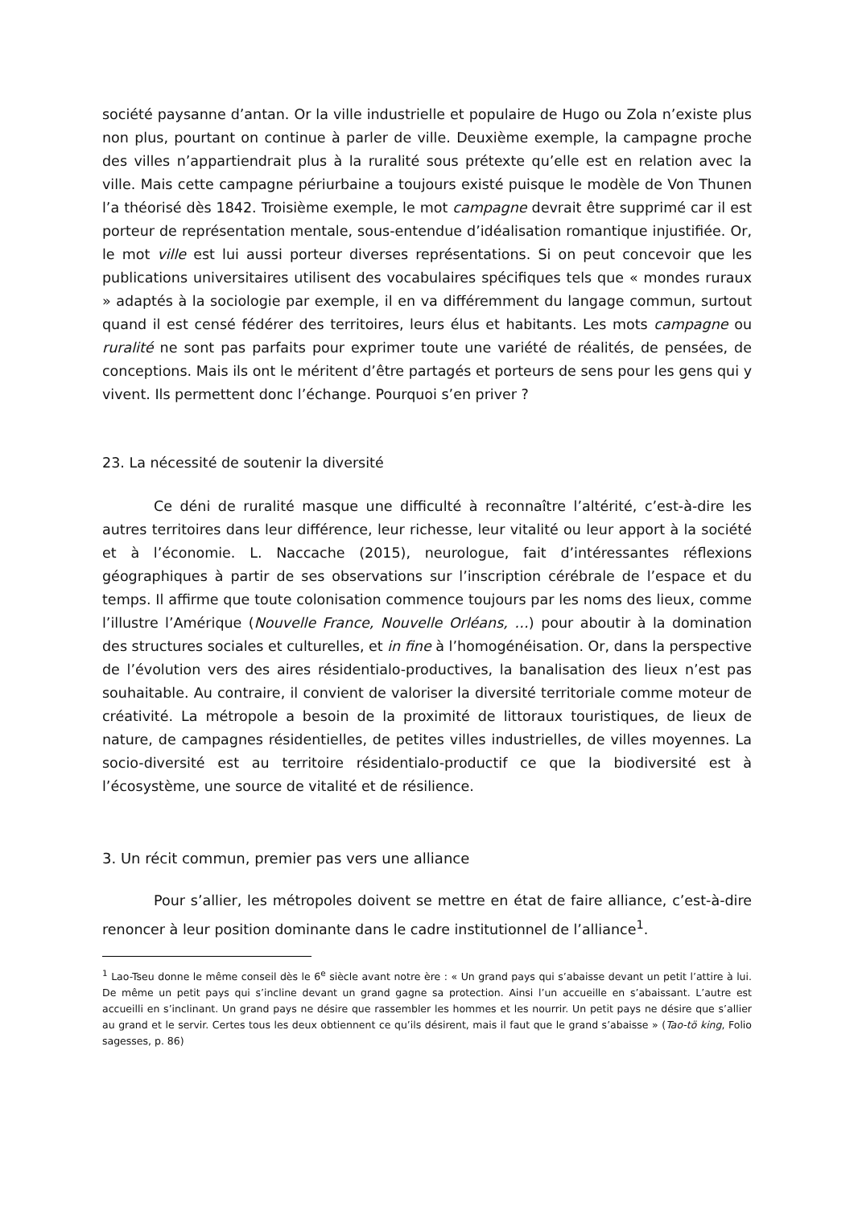société paysanne d’antan. Or la ville industrielle et populaire de Hugo ou Zola n’existe plus non plus, pourtant on continue à parler de ville. Deuxième exemple, la campagne proche des villes n’appartiendrait plus à la ruralité sous prétexte qu’elle est en relation avec la ville. Mais cette campagne périurbaine a toujours existé puisque le modèle de Von Thunen l’a théorisé dès 1842. Troisième exemple, le mot campagne devrait être supprimé car il est porteur de représentation mentale, sous-entendue d’idéalisation romantique injustifiée. Or, le mot ville est lui aussi porteur diverses représentations. Si on peut concevoir que les publications universitaires utilisent des vocabulaires spécifiques tels que « mondes ruraux » adaptés à la sociologie par exemple, il en va différemment du langage commun, surtout quand il est censé fédérer des territoires, leurs élus et habitants. Les mots campagne ou ruralité ne sont pas parfaits pour exprimer toute une variété de réalités, de pensées, de conceptions. Mais ils ont le méritent d’être partagés et porteurs de sens pour les gens qui y vivent. Ils permettent donc l’échange. Pourquoi s’en priver ?
23. La nécessité de soutenir la diversité
Ce déni de ruralité masque une difficulté à reconnaître l’altérité, c’est-à-dire les autres territoires dans leur différence, leur richesse, leur vitalité ou leur apport à la société et à l’économie. L. Naccache (2015), neurologue, fait d’intéressantes réflexions géographiques à partir de ses observations sur l’inscription cérébrale de l’espace et du temps. Il affirme que toute colonisation commence toujours par les noms des lieux, comme l’illustre l’Amérique (Nouvelle France, Nouvelle Orléans, …) pour aboutir à la domination des structures sociales et culturelles, et in fine à l’homogénéisation. Or, dans la perspective de l’évolution vers des aires résidentialo-productives, la banalisation des lieux n’est pas souhaitable. Au contraire, il convient de valoriser la diversité territoriale comme moteur de créativité. La métropole a besoin de la proximité de littoraux touristiques, de lieux de nature, de campagnes résidentielles, de petites villes industrielles, de villes moyennes. La socio-diversité est au territoire résidentialo-productif ce que la biodiversité est à l’écosystème, une source de vitalité et de résilience.
3. Un récit commun, premier pas vers une alliance
Pour s’allier, les métropoles doivent se mettre en état de faire alliance, c’est-à-dire renoncer à leur position dominante dans le cadre institutionnel de l’alliance<sup>1</sup>.
<sup>1</sup> Lao-Tseu donne le même conseil dès le 6<sup>e</sup> siècle avant notre ère : « Un grand pays qui s’abaisse devant un petit l’attire à lui. De même un petit pays qui s’incline devant un grand gagne sa protection. Ainsi l’un accueille en s’abaissant. L’autre est accueilli en s’inclinant. Un grand pays ne désire que rassembler les hommes et les nourrir. Un petit pays ne désire que s’allier au grand et le servir. Certes tous les deux obtiennent ce qu’ils désirent, mais il faut que le grand s’abaisse » (Tao-tö king, Folio sagesses, p. 86)